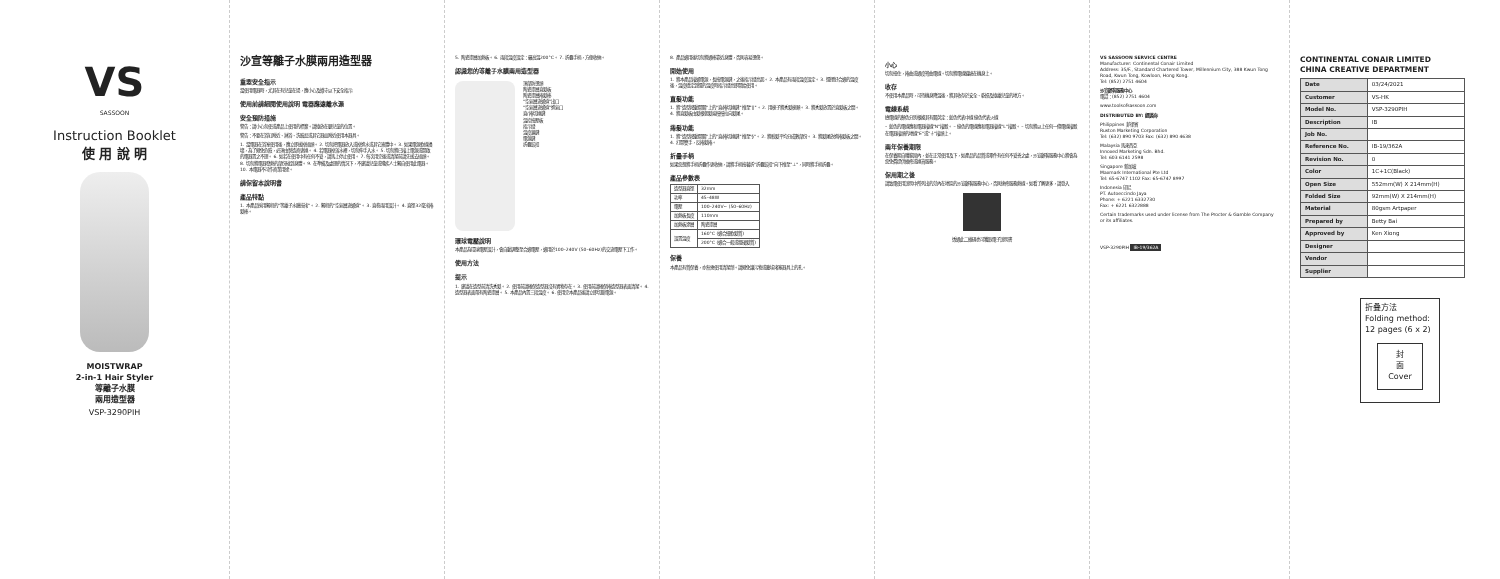VS
SASSOON
Instruction Booklet
使 用 說 明
MOISTWRAP
2-in-1 Hair Styler
等離子水膜
兩用造型器
VSP-3290PIH
沙宣等離子水膜兩用造型器
重要安全指示
當使用電器時，尤其在有兒童在場，應小心及遵守以下安全指示:
使用前請細閱使用說明 電器應遠離水源
安全預防措施
警告：請小心勿使或產品上使用的標簽。請遠放在嬰兒童的位置。
警告：不要在浴缸附近、淋浴、洗臉盆或其它器皿附近使用本器具。
1. 當電器在浴室使用後，應立即拔掉插頭。 2. 切勿把電器放入或掉進水或其它液體中。 3. 如果電源軟線損壞，為了避免危險，必須由製造商更換。 4. 若電器掉落水裡，切勿伸手入水。 5. 切勿將已接上電源或開啟的電器置之不理。 6. 如若在使用中有任何不妥，請馬上停止使用。 7. 每次用完後或清潔前請先拔去插頭。 8. 切勿將電器發熱的部份碰到身體。 9. 在準備及處理的情況下，不建議兒童或殘疾人士獨自使用此電器。 10. 本電器不可作商業用途。
請保留本說明書
產品特點
1. 本產品採用獨特的"等離子水膜技術"。 2. 獨特的"空氣層流通道"。 3. 直卷兩用設計。 4. 直徑32毫米捲髮棒。
5. 陶瓷塗層加熱板。 6. 兩段溫度設定：最高溫200°C。 7. 折疊手柄，方便收納。
認識您的等離子水膜兩用造型器
頂部防燙頭
陶瓷塗層直髮板
陶瓷塗層捲髮棒
"空氣層流通道"出口
"空氣層流通道"進氣口
直/捲切換鍵
溫控按壓板
指示燈
溫度鎖鍵
電源鍵
折疊鉸扣
環球電壓說明
本產品為環球電壓設計，會自動調整至合適電壓，適用於100–240V (50–60Hz)的交流電壓下工作。
使用方法
提示
1. 建議在造型前清洗秀髮。 2. 使用前請確保造型器沒有異物存在。 3. 使用前請確保捲造型器表面清潔。 4. 造型器表面帶有陶瓷塗層。 5. 本產品內置三段溫度。 6. 使用完本產品後請立即切斷電源。
8. 產品適用後切勿將過棒靠近身體，否則容易燙傷。
開始使用
1. 將本產品接通電源，長按電源鍵，之後指示燈亮起。 2. 本產品有兩段溫度設定。 3. 選擇好合適的溫度後，溫度穩定到選的溫度時指示燈亮即開始使用。
直髮功能
1. 將"造型撥動開關"上的"直/捲切換鍵"推至"||"。 2. 用梳子將秀髮梳順。 3. 將秀髮放置於直髮板之間。 4. 將直髮板由髮根朝髮端慢慢拉向髮尾。
捲髮功能
1. 將"造型撥動開關"上的"直/捲切換鍵"推至"§"。 2. 將較髮平均分成數部份。 3. 將髮尾放進捲髮板之間。 4. 打開雙手，反捲髮捲。
折疊手柄
如果您想將手柄折疊作更收納，請將手柄按著折"折疊鉸扣"向下推至"⊥"，同時將手柄折疊。
產品參數表
| 造型器直徑 | 32mm |
| 功率 | 45–48W |
| 電壓 | 100–240V~ (50–60Hz) |
| 加熱板長度 | 110mm |
| 加熱板涂層 | 陶瓷塗層 |
| 設置溫度 | 160°C (適合細軟髮質) |
| | 200°C (適合一般或粗硬髮質) |
保養
本產品有質保養，亦無需使用清潔劑。請避免讓污物或塵埃堵塞器具上的孔。
小心
切勿扭住，捲曲或過度彎曲電線。切勿將電線纏繞在機身上。
收存
不使用本產品時，可待機身降溫後，將其收存於安全、乾燥及遠離兒童的地方。
電線系統
總電線的顏色分別根據其有關英定：藍色代表中線 綠色代表火線
– 藍色的電線應和電器接線"N"接駁。 – 綠色的電線應和電器接線"L"接駁。 – 切勿將以上任何一條電線接駁在電器接頭的地線"E"或"⏚"接頭上。
兩年保養期限
在保養期自購範圍內，並在正常使用及下，如產品的品質或零件有任何不妥善之處，沙宣顧客服務中心將會為您免費提供維修或換貨服務。
保用期之後
請致電使用說明中所列出的范內在地區的沙宣顧客服務中心，否則達修服務熱線。如看了解更多，請登入
透過此二維碼也可獲取電子說明書
VS SASSOON SERVICE CENTRE
Manufacturer: Continental Conair Limited
Address: 35/F., Standard Chartered Tower, Millennium City, 388 Kwun Tong Road, Kwun Tong, Kowloon, Hong Kong.
Tel: (852) 2751 4604
沙宣顧客服務中心
電話：(852) 2751 4604
www.toolsofsassoon.com
DISTRIBUTED BY: 經銷商:
Philippines 菲律賓
Ruston Marketing Corporation
Tel: (632) 890 9703 Fax: (632) 890 4638
Malaysia 馬來西亞
Innoxed Marketing Sdn. Bhd.
Tel: 603 6141 2598
Singapore 新加坡
Maxmark International Pte Ltd
Tel: 65-6747 1102 Fax: 65-6747 8997
Indonesia 印尼
PT. Autoeccindo Jaya
Phone: + 6221 6332730
Fax: + 6221 6322888
Certain trademarks used under license from The Procter & Gamble Company or its affiliates.
VSP-3290PIH IB-19/362A
CONTINENTAL CONAIR LIMITED
CHINA CREATIVE DEPARTMENT
| Date | 03/24/2021 |
| Customer | VS-HK |
| Model No. | VSP-3290PIH |
| Description | IB |
| Job No. | |
| Reference No. | IB-19/362A |
| Revision No. | 0 |
| Color | 1C+1C(Black) |
| Open Size | 552mm(W) X 214mm(H) |
| Folded Size | 92mm(W) X 214mm(H) |
| Material | 80gsm Artpaper |
| Prepared by | Betty Bai |
| Approved by | Ken Xiong |
| Designer | |
| Vendor | |
| Supplier | |
折叠方法
Folding method:
12 pages (6 x 2)
封
面
Cover